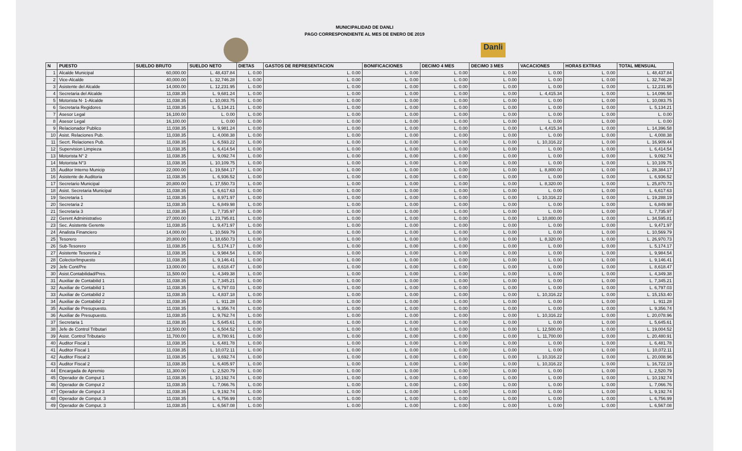MUNICIPALIDAD DE DANLI
PAGO CORRESPONDIENTE AL MES DE ENERO DE 2019
Danli
| N | PUESTO | SUELDO BRUTO | SUELDO NETO | DIETAS | GASTOS DE REPRESENTACION | BONIFICACIONES | DECIMO 4 MES | DECIMO 3 MES | VACACIONES | HORAS EXTRAS | TOTAL MENSUAL |
| --- | --- | --- | --- | --- | --- | --- | --- | --- | --- | --- | --- |
| 1 | Alcalde Municipal | 60,000.00 | L. 48,437.84 | L. 0.00 | L. 0.00 | L. 0.00 | L. 0.00 | L. 0.00 | L. 0.00 | L. 0.00 | L. 48,437.84 |
| 2 | Vice-Alcalde | 40,000.00 | L. 32,746.28 | L. 0.00 | L. 0.00 | L. 0.00 | L. 0.00 | L. 0.00 | L. 0.00 | L. 0.00 | L. 32,746.28 |
| 3 | Asistente del Alcalde | 14,000.00 | L. 12,231.95 | L. 0.00 | L. 0.00 | L. 0.00 | L. 0.00 | L. 0.00 | L. 0.00 | L. 0.00 | L. 12,231.95 |
| 4 | Secretaria del Alcalde | 11,038.35 | L. 9,681.24 | L. 0.00 | L. 0.00 | L. 0.00 | L. 0.00 | L. 0.00 | L. 4,415.34 | L. 0.00 | L. 14,096.58 |
| 5 | Motorista N· 1-Alcalde | 11,038.35 | L. 10,083.75 | L. 0.00 | L. 0.00 | L. 0.00 | L. 0.00 | L. 0.00 | L. 0.00 | L. 0.00 | L. 10,083.75 |
| 6 | Secretaria Regidores | 11,038.35 | L. 5,134.21 | L. 0.00 | L. 0.00 | L. 0.00 | L. 0.00 | L. 0.00 | L. 0.00 | L. 0.00 | L. 5,134.21 |
| 7 | Asesor Legal | 16,100.00 | L. 0.00 | L. 0.00 | L. 0.00 | L. 0.00 | L. 0.00 | L. 0.00 | L. 0.00 | L. 0.00 | L. 0.00 |
| 8 | Asesor Legal | 16,100.00 | L. 0.00 | L. 0.00 | L. 0.00 | L. 0.00 | L. 0.00 | L. 0.00 | L. 0.00 | L. 0.00 | L. 0.00 |
| 9 | Relacionador Publico | 11,038.35 | L. 9,981.24 | L. 0.00 | L. 0.00 | L. 0.00 | L. 0.00 | L. 0.00 | L. 4,415.34 | L. 0.00 | L. 14,396.58 |
| 10 | Asist. Relaciones Pub. | 11,038.35 | L. 4,008.38 | L. 0.00 | L. 0.00 | L. 0.00 | L. 0.00 | L. 0.00 | L. 0.00 | L. 0.00 | L. 4,008.38 |
| 11 | Secrt. Relaciones Pub. | 11,038.35 | L. 6,593.22 | L. 0.00 | L. 0.00 | L. 0.00 | L. 0.00 | L. 0.00 | L. 10,316.22 | L. 0.00 | L. 16,909.44 |
| 12 | Supervision Limpieza | 11,038.35 | L. 6,414.54 | L. 0.00 | L. 0.00 | L. 0.00 | L. 0.00 | L. 0.00 | L. 0.00 | L. 0.00 | L. 6,414.54 |
| 13 | Motorista N° 2 | 11,038.35 | L. 9,092.74 | L. 0.00 | L. 0.00 | L. 0.00 | L. 0.00 | L. 0.00 | L. 0.00 | L. 0.00 | L. 9,092.74 |
| 14 | Motorista N°3 | 11,038.35 | L. 10,109.75 | L. 0.00 | L. 0.00 | L. 0.00 | L. 0.00 | L. 0.00 | L. 0.00 | L. 0.00 | L. 10,109.75 |
| 15 | Auditor Interno Municip | 22,000.00 | L. 19,584.17 | L. 0.00 | L. 0.00 | L. 0.00 | L. 0.00 | L. 0.00 | L. 8,800.00 | L. 0.00 | L. 28,384.17 |
| 16 | Asistente de Auditoria | 11,038.35 | L. 6,936.52 | L. 0.00 | L. 0.00 | L. 0.00 | L. 0.00 | L. 0.00 | L. 0.00 | L. 0.00 | L. 6,936.52 |
| 17 | Secretario Municipal | 20,800.00 | L. 17,550.73 | L. 0.00 | L. 0.00 | L. 0.00 | L. 0.00 | L. 0.00 | L. 8,320.00 | L. 0.00 | L. 25,870.73 |
| 18 | Asist. Secretaria Municipal | 11,038.35 | L. 6,617.63 | L. 0.00 | L. 0.00 | L. 0.00 | L. 0.00 | L. 0.00 | L. 0.00 | L. 0.00 | L. 6,617.63 |
| 19 | Secretaria 1 | 11,038.35 | L. 8,971.97 | L. 0.00 | L. 0.00 | L. 0.00 | L. 0.00 | L. 0.00 | L. 10,316.22 | L. 0.00 | L. 19,288.19 |
| 20 | Secretaria 2 | 11,038.35 | L. 6,849.98 | L. 0.00 | L. 0.00 | L. 0.00 | L. 0.00 | L. 0.00 | L. 0.00 | L. 0.00 | L. 6,849.98 |
| 21 | Secretaria 3 | 11,038.35 | L. 7,735.97 | L. 0.00 | L. 0.00 | L. 0.00 | L. 0.00 | L. 0.00 | L. 0.00 | L. 0.00 | L. 7,735.97 |
| 22 | Gerent Administrativo | 27,000.00 | L. 23,795.81 | L. 0.00 | L. 0.00 | L. 0.00 | L. 0.00 | L. 0.00 | L. 10,800.00 | L. 0.00 | L. 34,595.81 |
| 23 | Sec. Asistente Gerente | 11,038.35 | L. 9,471.97 | L. 0.00 | L. 0.00 | L. 0.00 | L. 0.00 | L. 0.00 | L. 0.00 | L. 0.00 | L. 9,471.97 |
| 24 | Analista Financiero | 14,000.00 | L. 10,569.79 | L. 0.00 | L. 0.00 | L. 0.00 | L. 0.00 | L. 0.00 | L. 0.00 | L. 0.00 | L. 10,569.79 |
| 25 | Tesorero | 20,800.00 | L. 18,650.73 | L. 0.00 | L. 0.00 | L. 0.00 | L. 0.00 | L. 0.00 | L. 8,320.00 | L. 0.00 | L. 26,970.73 |
| 26 | Sub-Tesorero | 11,038.35 | L. 5,174.17 | L. 0.00 | L. 0.00 | L. 0.00 | L. 0.00 | L. 0.00 | L. 0.00 | L. 0.00 | L. 5,174.17 |
| 27 | Asistente Tesoreria 2 | 11,038.35 | L. 9,984.54 | L. 0.00 | L. 0.00 | L. 0.00 | L. 0.00 | L. 0.00 | L. 0.00 | L. 0.00 | L. 9,984.54 |
| 28 | Colector/Impuesto | 11,038.35 | L. 9,146.41 | L. 0.00 | L. 0.00 | L. 0.00 | L. 0.00 | L. 0.00 | L. 0.00 | L. 0.00 | L. 9,146.41 |
| 29 | Jefe Cont/Pre | 13,000.00 | L. 8,618.47 | L. 0.00 | L. 0.00 | L. 0.00 | L. 0.00 | L. 0.00 | L. 0.00 | L. 0.00 | L. 8,618.47 |
| 30 | Asist.Contabilidad/Pres. | 11,500.00 | L. 4,349.38 | L. 0.00 | L. 0.00 | L. 0.00 | L. 0.00 | L. 0.00 | L. 0.00 | L. 0.00 | L. 4,349.38 |
| 31 | Auxiliar de Contabilid 1 | 11,038.35 | L. 7,345.21 | L. 0.00 | L. 0.00 | L. 0.00 | L. 0.00 | L. 0.00 | L. 0.00 | L. 0.00 | L. 7,345.21 |
| 32 | Auxiliar de Contabilid 1 | 11,038.35 | L. 6,797.03 | L. 0.00 | L. 0.00 | L. 0.00 | L. 0.00 | L. 0.00 | L. 0.00 | L. 0.00 | L. 6,797.03 |
| 33 | Auxiliar de Contabilid 2 | 11,038.35 | L. 4,837.18 | L. 0.00 | L. 0.00 | L. 0.00 | L. 0.00 | L. 0.00 | L. 10,316.22 | L. 0.00 | L. 15,153.40 |
| 34 | Auxiliar de Contabilid 2 | 11,038.35 | L. 911.28 | L. 0.00 | L. 0.00 | L. 0.00 | L. 0.00 | L. 0.00 | L. 0.00 | L. 0.00 | L. 911.28 |
| 35 | Auxiliar de Presupuesto. | 11,038.35 | L. 9,356.74 | L. 0.00 | L. 0.00 | L. 0.00 | L. 0.00 | L. 0.00 | L. 0.00 | L. 0.00 | L. 9,356.74 |
| 36 | Auxiliar de Presupuesto. | 11,038.35 | L. 9,762.74 | L. 0.00 | L. 0.00 | L. 0.00 | L. 0.00 | L. 0.00 | L. 10,316.22 | L. 0.00 | L. 20,078.96 |
| 37 | Secretaria 1 | 11,038.35 | L. 5,645.61 | L. 0.00 | L. 0.00 | L. 0.00 | L. 0.00 | L. 0.00 | L. 0.00 | L. 0.00 | L. 5,645.61 |
| 38 | Jefe de Control Tributari | 12,500.00 | L. 6,504.52 | L. 0.00 | L. 0.00 | L. 0.00 | L. 0.00 | L. 0.00 | L. 12,500.00 | L. 0.00 | L. 19,004.52 |
| 39 | Asist. Control Tributario | 11,700.00 | L. 8,780.91 | L. 0.00 | L. 0.00 | L. 0.00 | L. 0.00 | L. 0.00 | L. 11,700.00 | L. 0.00 | L. 20,480.91 |
| 40 | Auditor Fiscal 1 | 11,038.35 | L. 6,481.78 | L. 0.00 | L. 0.00 | L. 0.00 | L. 0.00 | L. 0.00 | L. 0.00 | L. 0.00 | L. 6,481.78 |
| 41 | Auditor Fiscal 1 | 11,038.35 | L. 10,072.11 | L. 0.00 | L. 0.00 | L. 0.00 | L. 0.00 | L. 0.00 | L. 0.00 | L. 0.00 | L. 10,072.11 |
| 42 | Auditor Fiscal 2 | 11,038.35 | L. 9,692.74 | L. 0.00 | L. 0.00 | L. 0.00 | L. 0.00 | L. 0.00 | L. 10,316.22 | L. 0.00 | L. 20,008.96 |
| 43 | Auditor Fiscal 2 | 11,038.35 | L. 6,405.97 | L. 0.00 | L. 0.00 | L. 0.00 | L. 0.00 | L. 0.00 | L. 10,316.22 | L. 0.00 | L. 16,722.19 |
| 44 | Encargada de Apremio | 11,300.00 | L. 2,520.79 | L. 0.00 | L. 0.00 | L. 0.00 | L. 0.00 | L. 0.00 | L. 0.00 | L. 0.00 | L. 2,520.79 |
| 45 | Operador de Comput 1 | 11,038.35 | L. 10,192.74 | L. 0.00 | L. 0.00 | L. 0.00 | L. 0.00 | L. 0.00 | L. 0.00 | L. 0.00 | L. 10,192.74 |
| 46 | Operador de Comput 2 | 11,038.35 | L. 7,066.76 | L. 0.00 | L. 0.00 | L. 0.00 | L. 0.00 | L. 0.00 | L. 0.00 | L. 0.00 | L. 7,066.76 |
| 47 | Operador de Comput 3 | 11,038.35 | L. 9,192.74 | L. 0.00 | L. 0.00 | L. 0.00 | L. 0.00 | L. 0.00 | L. 0.00 | L. 0.00 | L. 9,192.74 |
| 48 | Operador de Comput. 3 | 11,038.35 | L. 6,756.99 | L. 0.00 | L. 0.00 | L. 0.00 | L. 0.00 | L. 0.00 | L. 0.00 | L. 0.00 | L. 6,756.99 |
| 49 | Operador de Comput. 3 | 11,038.35 | L. 6,567.08 | L. 0.00 | L. 0.00 | L. 0.00 | L. 0.00 | L. 0.00 | L. 0.00 | L. 0.00 | L. 6,567.08 |